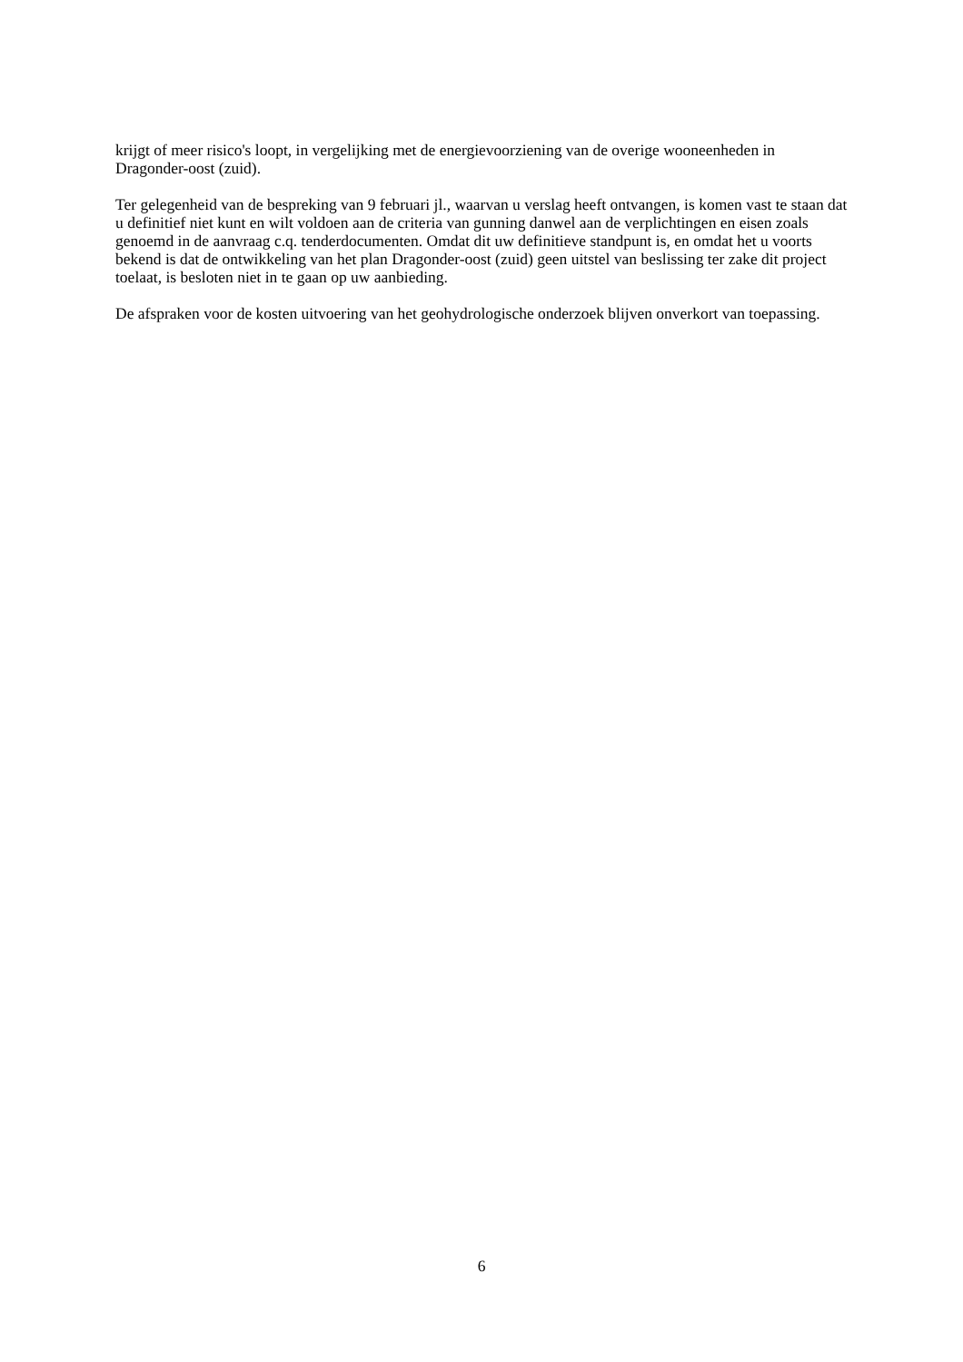krijgt of meer risico's loopt, in vergelijking met de energievoorziening van de overige wooneenheden in Dragonder-oost (zuid).
Ter gelegenheid van de bespreking van 9 februari jl., waarvan u verslag heeft ontvangen, is komen vast te staan dat u definitief niet kunt en wilt voldoen aan de criteria van gunning danwel aan de verplichtingen en eisen zoals genoemd in de aanvraag c.q. tenderdocumenten. Omdat dit uw definitieve standpunt is, en omdat het u voorts bekend is dat de ontwikkeling van het plan Dragonder-oost (zuid) geen uitstel van beslissing ter zake dit project toelaat, is besloten niet in te gaan op uw aanbieding.
De afspraken voor de kosten uitvoering van het geohydrologische onderzoek blijven onverkort van toepassing.
6